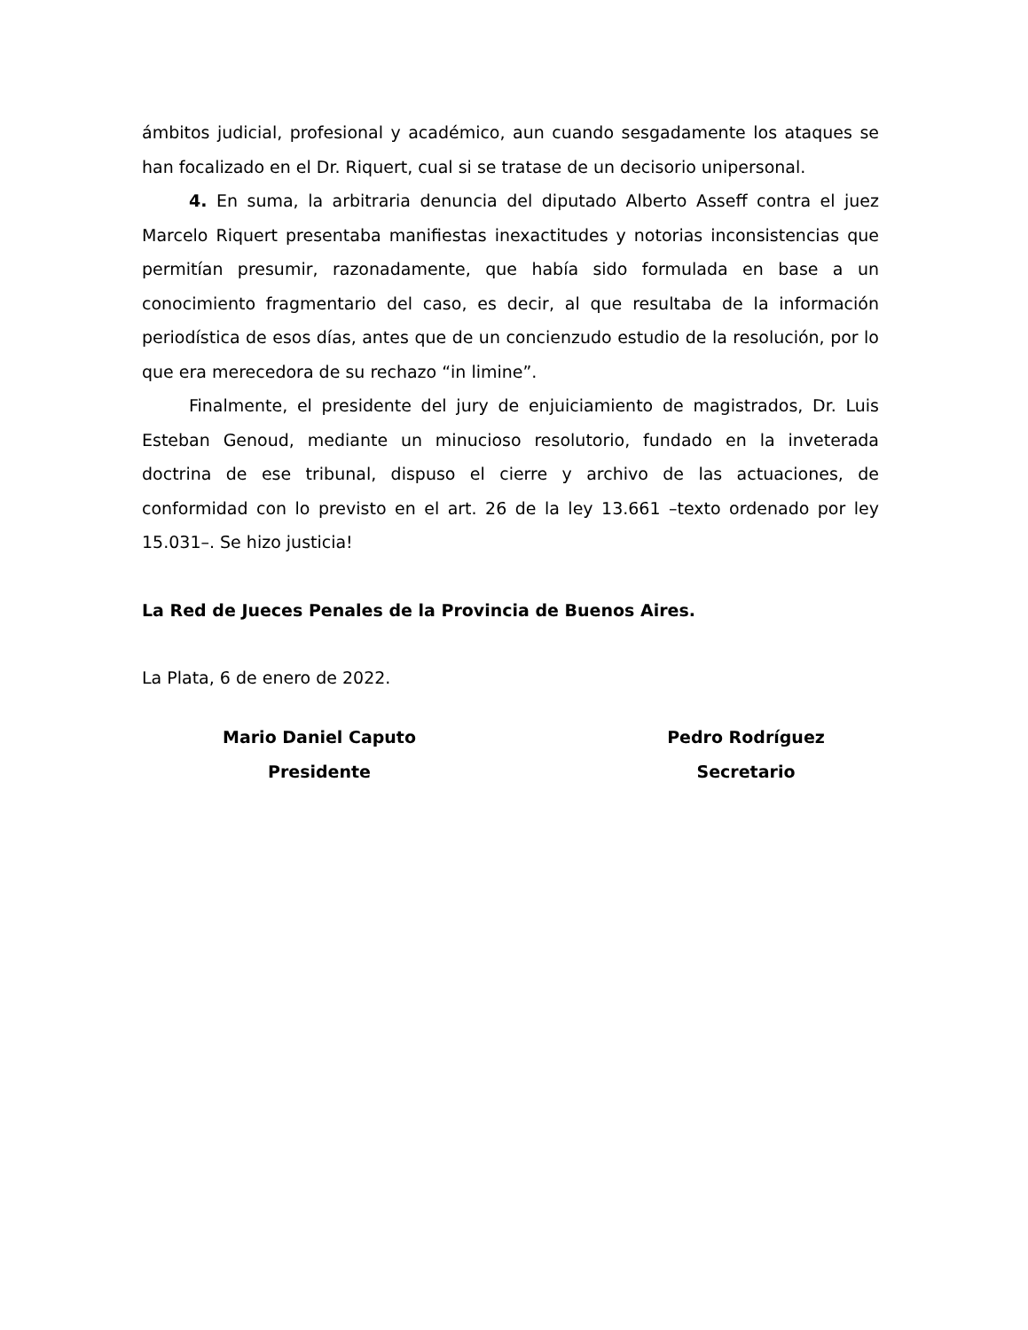ámbitos judicial, profesional y académico, aun cuando sesgadamente los ataques se han focalizado en el Dr. Riquert, cual si se tratase de un decisorio unipersonal.
4. En suma, la arbitraria denuncia del diputado Alberto Asseff contra el juez Marcelo Riquert presentaba manifiestas inexactitudes y notorias inconsistencias que permitían presumir, razonadamente, que había sido formulada en base a un conocimiento fragmentario del caso, es decir, al que resultaba de la información periodística de esos días, antes que de un concienzudo estudio de la resolución, por lo que era merecedora de su rechazo “in limine”.
Finalmente, el presidente del jury de enjuiciamiento de magistrados, Dr. Luis Esteban Genoud, mediante un minucioso resolutorio, fundado en la inveterada doctrina de ese tribunal, dispuso el cierre y archivo de las actuaciones, de conformidad con lo previsto en el art. 26 de la ley 13.661 –texto ordenado por ley 15.031–. Se hizo justicia!
La Red de Jueces Penales de la Provincia de Buenos Aires.
La Plata, 6 de enero de 2022.
Mario Daniel Caputo
Presidente
Pedro Rodríguez
Secretario